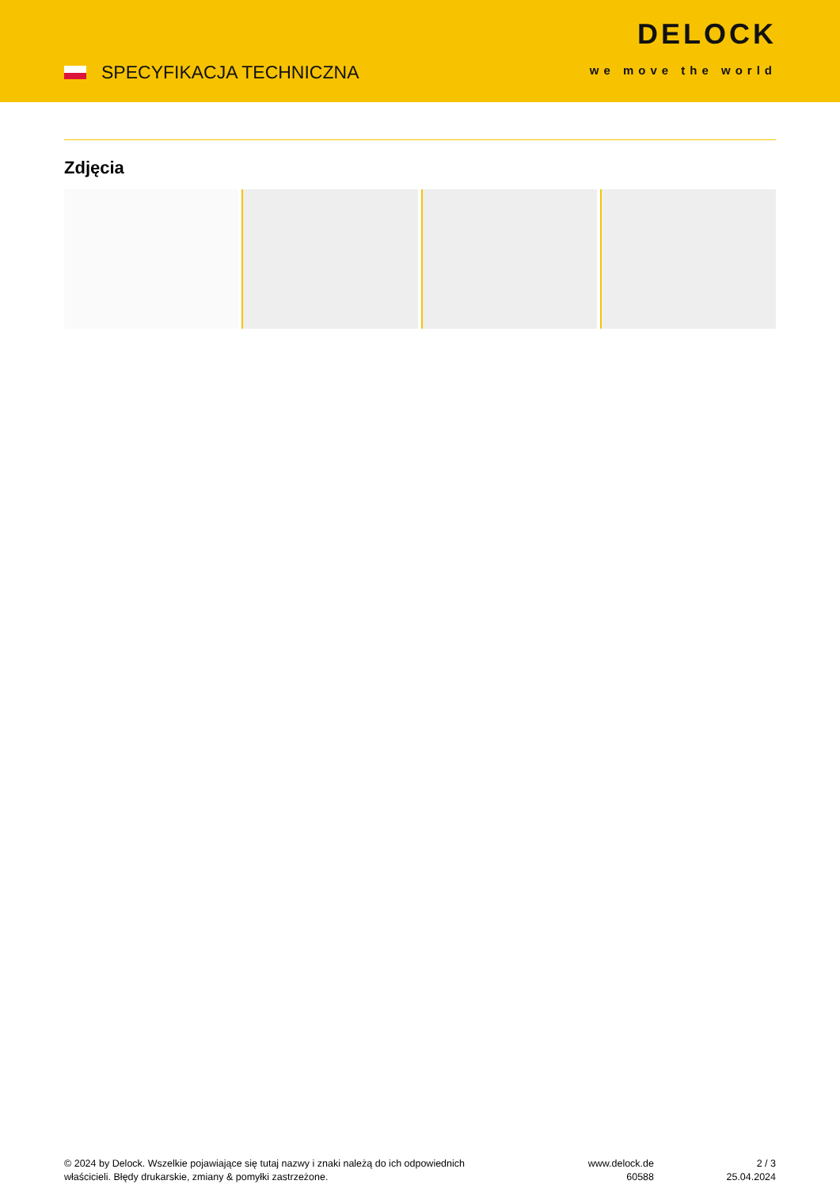SPECYFIKACJA TECHNICZNA
DELOCK
we move the world
Zdjęcia
© 2024 by Delock. Wszelkie pojawiające się tutaj nazwy i znaki należą do ich odpowiednich
właścicieli. Błędy drukarskie, zmiany & pomyłki zastrzeżone.
www.delock.de
60588
2 / 3
25.04.2024